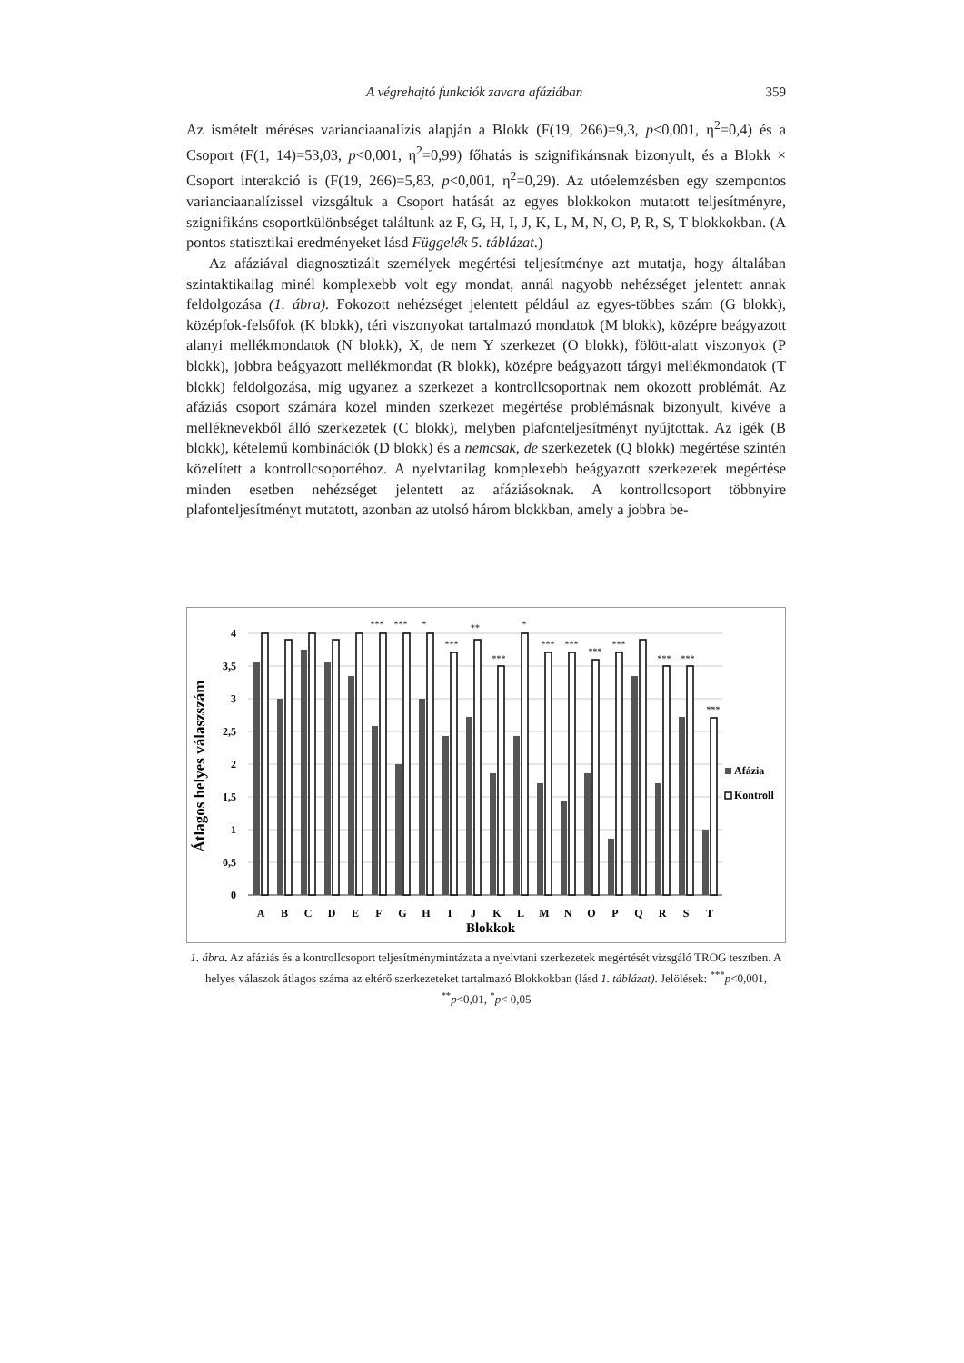A végrehajtó funkciók zavara afáziában 359
Az ismételt méréses varianciaanalízis alapján a Blokk (F(19, 266)=9,3, p<0,001, η<sup>2</sup>=0,4) és a Csoport (F(1, 14)=53,03, p<0,001, η<sup>2</sup>=0,99) főhatás is szignifikánsnak bizonyult, és a Blokk × Csoport interakció is (F(19, 266)=5,83, p<0,001, η<sup>2</sup>=0,29). Az utóelemzésben egy szempontos varianciaanalízissel vizsgáltuk a Csoport hatását az egyes blokkokon mutatott teljesítményre, szignifikáns csoportkülönbséget találtunk az F, G, H, I, J, K, L, M, N, O, P, R, S, T blokkokban. (A pontos statisztikai eredményeket lásd Függelék 5. táblázat.)
Az afáziával diagnosztizált személyek megértési teljesítménye azt mutatja, hogy általában szintaktikailag minél komplexebb volt egy mondat, annál nagyobb nehézséget jelentett annak feldolgozása (1. ábra). Fokozott nehézséget jelentett például az egyes-többes szám (G blokk), középfok-felsőfok (K blokk), téri viszonyokat tartalmazó mondatok (M blokk), középre beágyazott alanyi mellékmondatok (N blokk), X, de nem Y szerkezet (O blokk), fölött-alatt viszonyok (P blokk), jobbra beágyazott mellékmondat (R blokk), középre beágyazott tárgyi mellékmondatok (T blokk) feldolgozása, míg ugyanez a szerkezet a kontrollcsoportnak nem okozott problémát. Az afáziás csoport számára közel minden szerkezet megértése problémásnak bizonyult, kivéve a melléknevekből álló szerkezetek (C blokk), melyben plafonteljesítményt nyújtottak. Az igék (B blokk), kételemű kombinációk (D blokk) és a nemcsak, de szerkezetek (Q blokk) megértése szintén közelített a kontrollcsoportéhoz. A nyelvtanilag komplexebb beágyazott szerkezetek megértése minden esetben nehézséget jelentett az afáziásoknak. A kontrollcsoport többnyire plafonteljesítményt mutatott, azonban az utolsó három blokkban, amely a jobbra be-
4
3,5
3
2,5
2
1,5
1
0,5
0
Átlagos helyes válaszszám
***
***
*
***
**
***
*
***
***
***
***
***
***
***
A
B
C
D
E
F
G
H
I
J
K
L
M
N
O
P
Q
R
S
T
Blokkok
Afázia
Kontroll
1. ábra. Az afáziás és a kontrollcsoport teljesítménymintázata a nyelvtani szerkezetek megértését vizsgáló TROG tesztben. A helyes válaszok átlagos száma az eltérő szerkezeteket tartalmazó Blokkokban (lásd 1. táblázat). Jelölések: <sup>***</sup>p<0,001, <sup>**</sup>p<0,01, <sup>*</sup>p< 0,05